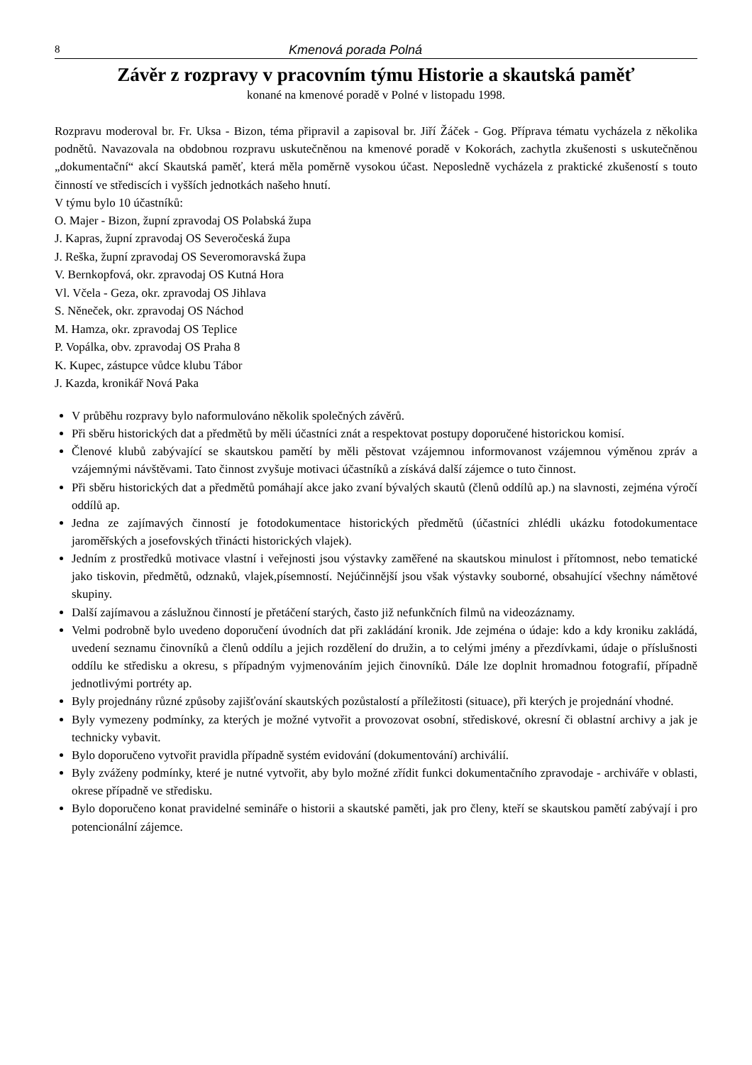8 Kmenová porada Polná
Závěr z rozpravy v pracovním týmu Historie a skautská paměť
konané na kmenové poradě v Polné v listopadu 1998.
Rozpravu moderoval br. Fr. Uksa - Bizon, téma připravil a zapisoval br. Jiří Žáček - Gog. Příprava tématu vycházela z několika podnětů. Navazovala na obdobnou rozpravu uskutečněnou na kmenové poradě v Kokorách, zachytla zkušenosti s uskutečněnou „dokumentační“ akcí Skautská paměť, která měla poměrně vysokou účast. Neposledně vycházela z praktické zkušeností s touto činností ve střediscích i vyšších jednotkách našeho hnutí.
V týmu bylo 10 účastníků:
O. Majer - Bizon, župní zpravodaj OS Polabská župa
J. Kapras, župní zpravodaj OS Severočeská župa
J. Reška, župní zpravodaj OS Severomoravská župa
V. Bernkopfová, okr. zpravodaj OS Kutná Hora
Vl. Včela - Geza, okr. zpravodaj OS Jihlava
S. Něneček, okr. zpravodaj OS Náchod
M. Hamza, okr. zpravodaj OS Teplice
P. Vopálka, obv. zpravodaj OS Praha 8
K. Kupec, zástupce vůdce klubu Tábor
J. Kazda, kronikář Nová Paka
V průběhu rozpravy bylo naformulováno několik společných závěrů.
Při sběru historických dat a předmětů by měli účastníci znát a respektovat postupy doporučené historickou komisí.
Členové klubů zabývající se skautskou pamětí by měli pěstovat vzájemnou informovanost vzájemnou výměnou zpráv a vzájemnými návštěvami. Tato činnost zvyšuje motivaci účastníků a získává další zájemce o tuto činnost.
Při sběru historických dat a předmětů pomáhají akce jako zvaní bývalých skautů (členů oddílů ap.) na slavnosti, zejména výročí oddílů ap.
Jedna ze zajímavých činností je fotodokumentace historických předmětů (účastníci zhlédli ukázku fotodokumentace jaroměřských a josefovských třinácti historických vlajek).
Jedním z prostředků motivace vlastní i veřejnosti jsou výstavky zaměřené na skautskou minulost i přítomnost, nebo tematické jako tiskovin, předmětů, odznaků, vlajek,písemností. Nejúčinnější jsou však výstavky souborné, obsahující všechny námětové skupiny.
Další zajímavou a záslužnou činností je přetáčení starých, často již nefunkčních filmů na videozáznamy.
Velmi podrobně bylo uvedeno doporučení úvodních dat při zakládání kronik. Jde zejména o údaje: kdo a kdy kroniku zakládá, uvedení seznamu činovníků a členů oddílu a jejich rozdělení do družin, a to celými jmény a přezdívkami, údaje o příslušnosti oddílu ke středisku a okresu, s případným vyjmenováním jejich činovníků. Dále lze doplnit hromadnou fotografií, případně jednotlivými portréty ap.
Byly projednány různé způsoby zajišťování skautských pozůstalostí a příležitosti (situace), při kterých je projednání vhodné.
Byly vymezeny podmínky, za kterých je možné vytvořit a provozovat osobní, střediskové, okresní či oblastní archivy a jak je technicky vybavit.
Bylo doporučeno vytvořit pravidla případně systém evidování (dokumentování) archiválií.
Byly zváženy podmínky, které je nutné vytvořit, aby bylo možné zřídit funkci dokumentačního zpravodaje - archiváře v oblasti, okrese případně ve středisku.
Bylo doporučeno konat pravidelné semináře o historii a skautské paměti, jak pro členy, kteří se skautskou pamětí zabývají i pro potencionální zájemce.